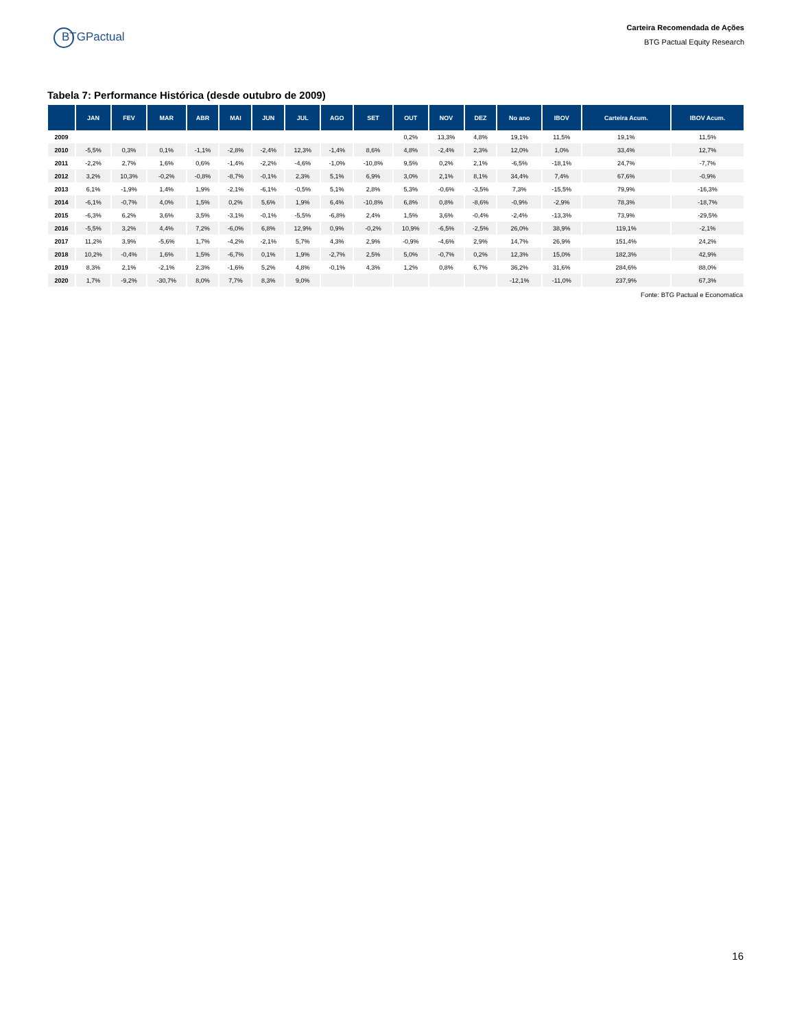BTGPactual
Carteira Recomendada de Ações
BTG Pactual Equity Research
Tabela 7: Performance Histórica (desde outubro de 2009)
| | JAN | FEV | MAR | ABR | MAI | JUN | JUL | AGO | SET | OUT | NOV | DEZ | No ano | IBOV | Carteira Acum. | IBOV Acum. |
| --- | --- | --- | --- | --- | --- | --- | --- | --- | --- | --- | --- | --- | --- | --- | --- | --- |
| 2009 | | | | | | | | | | 0,2% | 13,3% | 4,8% | 19,1% | 11,5% | 19,1% | 11,5% |
| 2010 | -5,5% | 0,3% | 0,1% | -1,1% | -2,8% | -2,4% | 12,3% | -1,4% | 8,6% | 4,8% | -2,4% | 2,3% | 12,0% | 1,0% | 33,4% | 12,7% |
| 2011 | -2,2% | 2,7% | 1,6% | 0,6% | -1,4% | -2,2% | -4,6% | -1,0% | -10,8% | 9,5% | 0,2% | 2,1% | -6,5% | -18,1% | 24,7% | -7,7% |
| 2012 | 3,2% | 10,3% | -0,2% | -0,8% | -8,7% | -0,1% | 2,3% | 5,1% | 6,9% | 3,0% | 2,1% | 8,1% | 34,4% | 7,4% | 67,6% | -0,9% |
| 2013 | 6,1% | -1,9% | 1,4% | 1,9% | -2,1% | -6,1% | -0,5% | 5,1% | 2,8% | 5,3% | -0,6% | -3,5% | 7,3% | -15,5% | 79,9% | -16,3% |
| 2014 | -6,1% | -0,7% | 4,0% | 1,5% | 0,2% | 5,6% | 1,9% | 6,4% | -10,8% | 6,8% | 0,8% | -8,6% | -0,9% | -2,9% | 78,3% | -18,7% |
| 2015 | -6,3% | 6,2% | 3,6% | 3,5% | -3,1% | -0,1% | -5,5% | -6,8% | 2,4% | 1,5% | 3,6% | -0,4% | -2,4% | -13,3% | 73,9% | -29,5% |
| 2016 | -5,5% | 3,2% | 4,4% | 7,2% | -6,0% | 6,8% | 12,9% | 0,9% | -0,2% | 10,9% | -6,5% | -2,5% | 26,0% | 38,9% | 119,1% | -2,1% |
| 2017 | 11,2% | 3,9% | -5,6% | 1,7% | -4,2% | -2,1% | 5,7% | 4,3% | 2,9% | -0,9% | -4,6% | 2,9% | 14,7% | 26,9% | 151,4% | 24,2% |
| 2018 | 10,2% | -0,4% | 1,6% | 1,5% | -6,7% | 0,1% | 1,9% | -2,7% | 2,5% | 5,0% | -0,7% | 0,2% | 12,3% | 15,0% | 182,3% | 42,9% |
| 2019 | 8,3% | 2,1% | -2,1% | 2,3% | -1,6% | 5,2% | 4,8% | -0,1% | 4,3% | 1,2% | 0,8% | 6,7% | 36,2% | 31,6% | 284,6% | 88,0% |
| 2020 | 1,7% | -9,2% | -30,7% | 8,0% | 7,7% | 8,3% | 9,0% | | | | | | -12,1% | -11,0% | 237,9% | 67,3% |
Fonte: BTG Pactual e Economatica
16